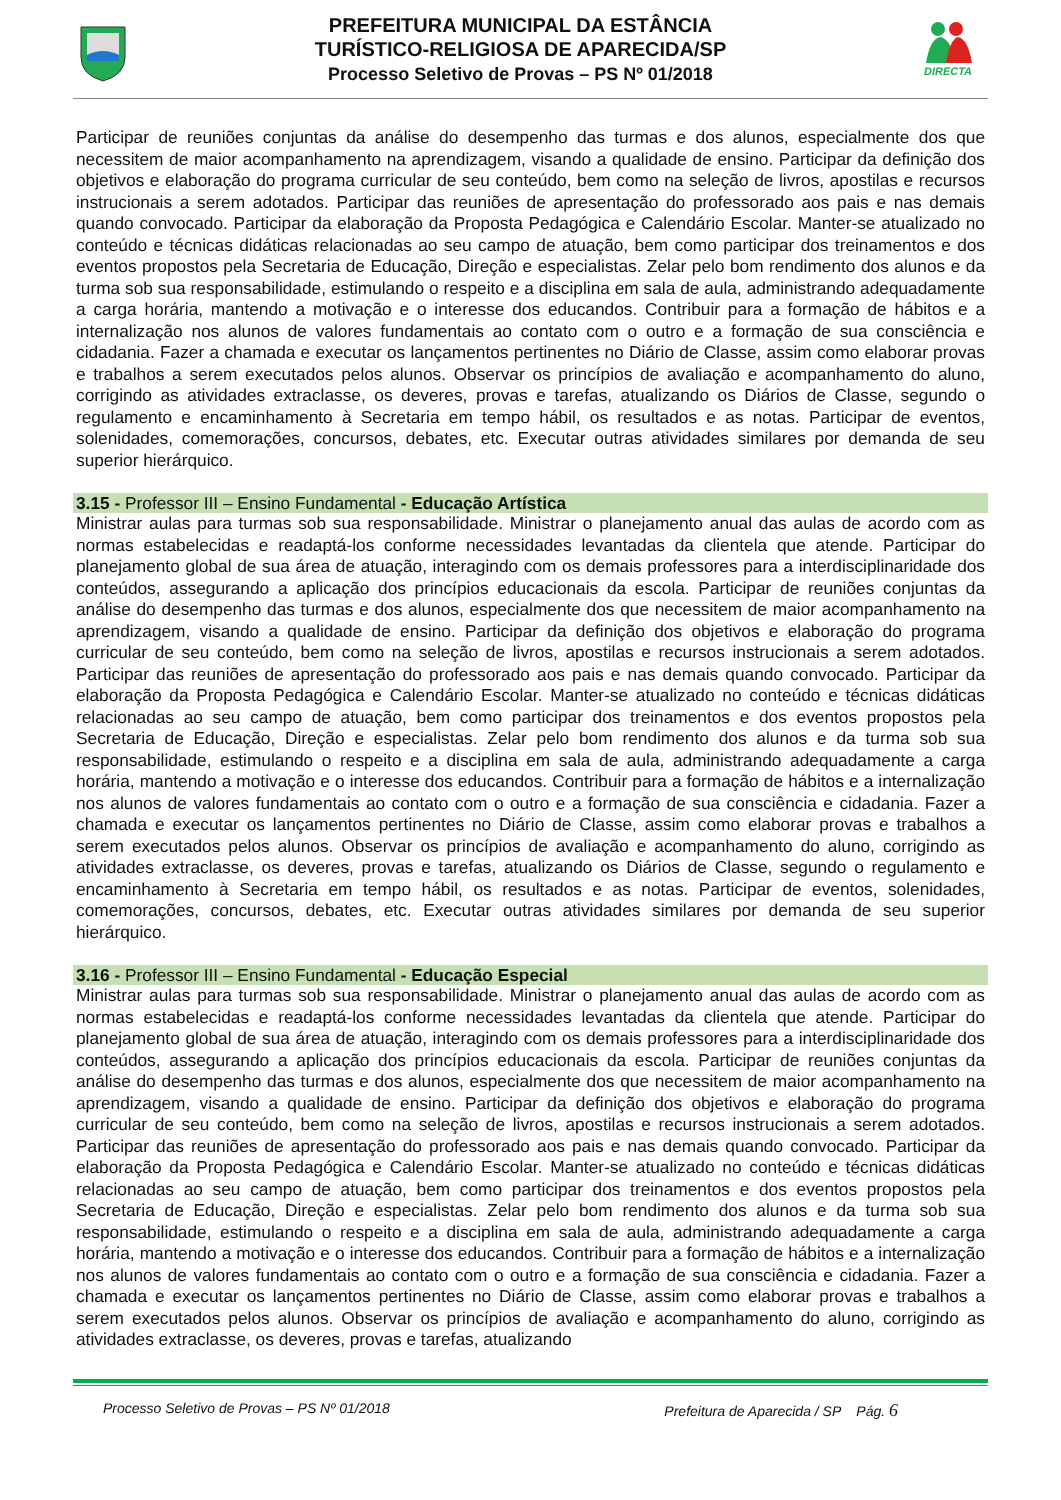PREFEITURA MUNICIPAL DA ESTÂNCIA
TURÍSTICO-RELIGIOSA DE APARECIDA/SP
Processo Seletivo de Provas – PS Nº 01/2018
DIRECTA
Participar de reuniões conjuntas da análise do desempenho das turmas e dos alunos, especialmente dos que necessitem de maior acompanhamento na aprendizagem, visando a qualidade de ensino. Participar da definição dos objetivos e elaboração do programa curricular de seu conteúdo, bem como na seleção de livros, apostilas e recursos instrucionais a serem adotados. Participar das reuniões de apresentação do professorado aos pais e nas demais quando convocado. Participar da elaboração da Proposta Pedagógica e Calendário Escolar. Manter-se atualizado no conteúdo e técnicas didáticas relacionadas ao seu campo de atuação, bem como participar dos treinamentos e dos eventos propostos pela Secretaria de Educação, Direção e especialistas. Zelar pelo bom rendimento dos alunos e da turma sob sua responsabilidade, estimulando o respeito e a disciplina em sala de aula, administrando adequadamente a carga horária, mantendo a motivação e o interesse dos educandos. Contribuir para a formação de hábitos e a internalização nos alunos de valores fundamentais ao contato com o outro e a formação de sua consciência e cidadania. Fazer a chamada e executar os lançamentos pertinentes no Diário de Classe, assim como elaborar provas e trabalhos a serem executados pelos alunos. Observar os princípios de avaliação e acompanhamento do aluno, corrigindo as atividades extraclasse, os deveres, provas e tarefas, atualizando os Diários de Classe, segundo o regulamento e encaminhamento à Secretaria em tempo hábil, os resultados e as notas. Participar de eventos, solenidades, comemorações, concursos, debates, etc. Executar outras atividades similares por demanda de seu superior hierárquico.
3.15 - Professor III – Ensino Fundamental - Educação Artística
Ministrar aulas para turmas sob sua responsabilidade. Ministrar o planejamento anual das aulas de acordo com as normas estabelecidas e readaptá-los conforme necessidades levantadas da clientela que atende. Participar do planejamento global de sua área de atuação, interagindo com os demais professores para a interdisciplinaridade dos conteúdos, assegurando a aplicação dos princípios educacionais da escola. Participar de reuniões conjuntas da análise do desempenho das turmas e dos alunos, especialmente dos que necessitem de maior acompanhamento na aprendizagem, visando a qualidade de ensino. Participar da definição dos objetivos e elaboração do programa curricular de seu conteúdo, bem como na seleção de livros, apostilas e recursos instrucionais a serem adotados. Participar das reuniões de apresentação do professorado aos pais e nas demais quando convocado. Participar da elaboração da Proposta Pedagógica e Calendário Escolar. Manter-se atualizado no conteúdo e técnicas didáticas relacionadas ao seu campo de atuação, bem como participar dos treinamentos e dos eventos propostos pela Secretaria de Educação, Direção e especialistas. Zelar pelo bom rendimento dos alunos e da turma sob sua responsabilidade, estimulando o respeito e a disciplina em sala de aula, administrando adequadamente a carga horária, mantendo a motivação e o interesse dos educandos. Contribuir para a formação de hábitos e a internalização nos alunos de valores fundamentais ao contato com o outro e a formação de sua consciência e cidadania. Fazer a chamada e executar os lançamentos pertinentes no Diário de Classe, assim como elaborar provas e trabalhos a serem executados pelos alunos. Observar os princípios de avaliação e acompanhamento do aluno, corrigindo as atividades extraclasse, os deveres, provas e tarefas, atualizando os Diários de Classe, segundo o regulamento e encaminhamento à Secretaria em tempo hábil, os resultados e as notas. Participar de eventos, solenidades, comemorações, concursos, debates, etc. Executar outras atividades similares por demanda de seu superior hierárquico.
3.16 - Professor III – Ensino Fundamental - Educação Especial
Ministrar aulas para turmas sob sua responsabilidade. Ministrar o planejamento anual das aulas de acordo com as normas estabelecidas e readaptá-los conforme necessidades levantadas da clientela que atende. Participar do planejamento global de sua área de atuação, interagindo com os demais professores para a interdisciplinaridade dos conteúdos, assegurando a aplicação dos princípios educacionais da escola. Participar de reuniões conjuntas da análise do desempenho das turmas e dos alunos, especialmente dos que necessitem de maior acompanhamento na aprendizagem, visando a qualidade de ensino. Participar da definição dos objetivos e elaboração do programa curricular de seu conteúdo, bem como na seleção de livros, apostilas e recursos instrucionais a serem adotados. Participar das reuniões de apresentação do professorado aos pais e nas demais quando convocado. Participar da elaboração da Proposta Pedagógica e Calendário Escolar. Manter-se atualizado no conteúdo e técnicas didáticas relacionadas ao seu campo de atuação, bem como participar dos treinamentos e dos eventos propostos pela Secretaria de Educação, Direção e especialistas. Zelar pelo bom rendimento dos alunos e da turma sob sua responsabilidade, estimulando o respeito e a disciplina em sala de aula, administrando adequadamente a carga horária, mantendo a motivação e o interesse dos educandos. Contribuir para a formação de hábitos e a internalização nos alunos de valores fundamentais ao contato com o outro e a formação de sua consciência e cidadania. Fazer a chamada e executar os lançamentos pertinentes no Diário de Classe, assim como elaborar provas e trabalhos a serem executados pelos alunos. Observar os princípios de avaliação e acompanhamento do aluno, corrigindo as atividades extraclasse, os deveres, provas e tarefas, atualizando
Processo Seletivo de Provas – PS Nº 01/2018 Prefeitura de Aparecida / SP Pág. 6